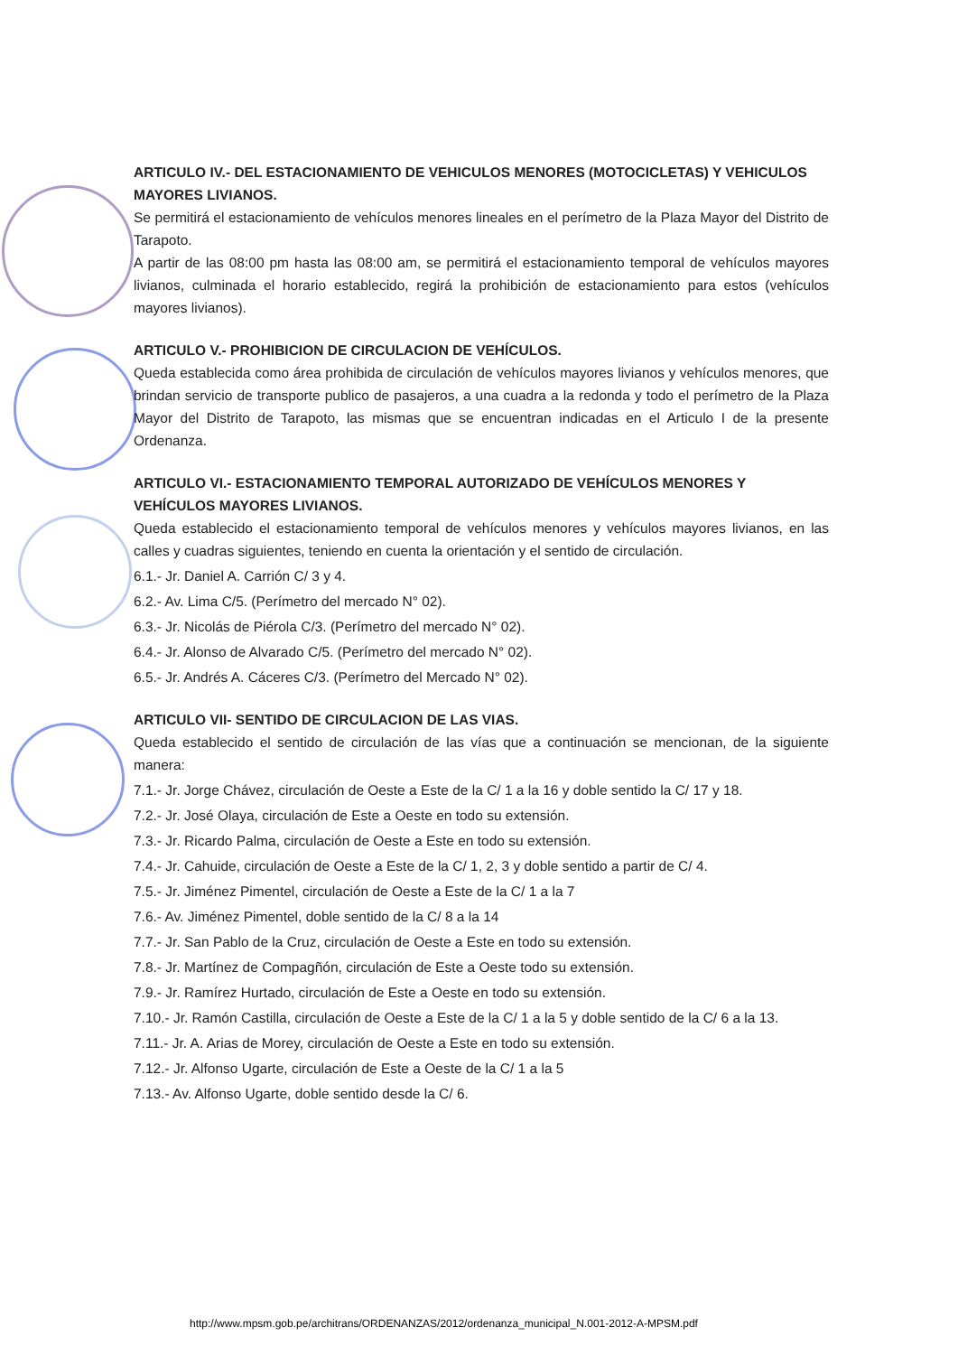ARTICULO IV.- DEL ESTACIONAMIENTO DE VEHICULOS MENORES (MOTOCICLETAS) Y VEHICULOS MAYORES LIVIANOS.
Se permitirá el estacionamiento de vehículos menores lineales en el perímetro de la Plaza Mayor del Distrito de Tarapoto.
A partir de las 08:00 pm hasta las 08:00 am, se permitirá el estacionamiento temporal de vehículos mayores livianos, culminada el horario establecido, regirá la prohibición de estacionamiento para estos (vehículos mayores livianos).
ARTICULO V.- PROHIBICION DE CIRCULACION DE VEHÍCULOS.
Queda establecida como área prohibida de circulación de vehículos mayores livianos y vehículos menores, que brindan servicio de transporte publico de pasajeros, a una cuadra a la redonda y todo el perímetro de la Plaza Mayor del Distrito de Tarapoto, las mismas que se encuentran indicadas en el Articulo I de la presente Ordenanza.
ARTICULO VI.- ESTACIONAMIENTO TEMPORAL AUTORIZADO DE VEHÍCULOS MENORES Y VEHÍCULOS MAYORES LIVIANOS.
Queda establecido el estacionamiento temporal de vehículos menores y vehículos mayores livianos, en las calles y cuadras siguientes, teniendo en cuenta la orientación y el sentido de circulación.
6.1.- Jr. Daniel A. Carrión C/ 3 y 4.
6.2.- Av. Lima C/5. (Perímetro del mercado N° 02).
6.3.- Jr. Nicolás de Piérola C/3. (Perímetro del mercado N° 02).
6.4.- Jr. Alonso de Alvarado C/5. (Perímetro del mercado N° 02).
6.5.- Jr. Andrés A. Cáceres C/3. (Perímetro del Mercado N° 02).
ARTICULO VII- SENTIDO DE CIRCULACION DE LAS VIAS.
Queda establecido el sentido de circulación de las vías que a continuación se mencionan, de la siguiente manera:
7.1.- Jr. Jorge Chávez, circulación de Oeste a Este de la C/ 1 a la 16 y doble sentido la C/ 17 y 18.
7.2.- Jr. José Olaya, circulación de Este a Oeste en todo su extensión.
7.3.- Jr. Ricardo Palma, circulación de Oeste a Este en todo su extensión.
7.4.- Jr. Cahuide, circulación de Oeste a Este de la C/ 1, 2, 3 y doble sentido a partir de C/ 4.
7.5.- Jr. Jiménez Pimentel, circulación de Oeste a Este de la C/ 1 a la 7
7.6.- Av. Jiménez Pimentel, doble sentido de la C/ 8 a la 14
7.7.- Jr. San Pablo de la Cruz, circulación de Oeste a Este en todo su extensión.
7.8.- Jr. Martínez de Compagñón, circulación de Este a Oeste todo su extensión.
7.9.- Jr. Ramírez Hurtado, circulación de Este a Oeste en todo su extensión.
7.10.- Jr. Ramón Castilla, circulación de Oeste a Este de la C/ 1 a la 5 y doble sentido de la C/ 6 a la 13.
7.11.- Jr. A. Arias de Morey, circulación de Oeste a Este en todo su extensión.
7.12.- Jr. Alfonso Ugarte, circulación de Este a Oeste de la C/ 1 a la 5
7.13.- Av. Alfonso Ugarte, doble sentido desde la C/ 6.
http://www.mpsm.gob.pe/architrans/ORDENANZAS/2012/ordenanza_municipal_N.001-2012-A-MPSM.pdf